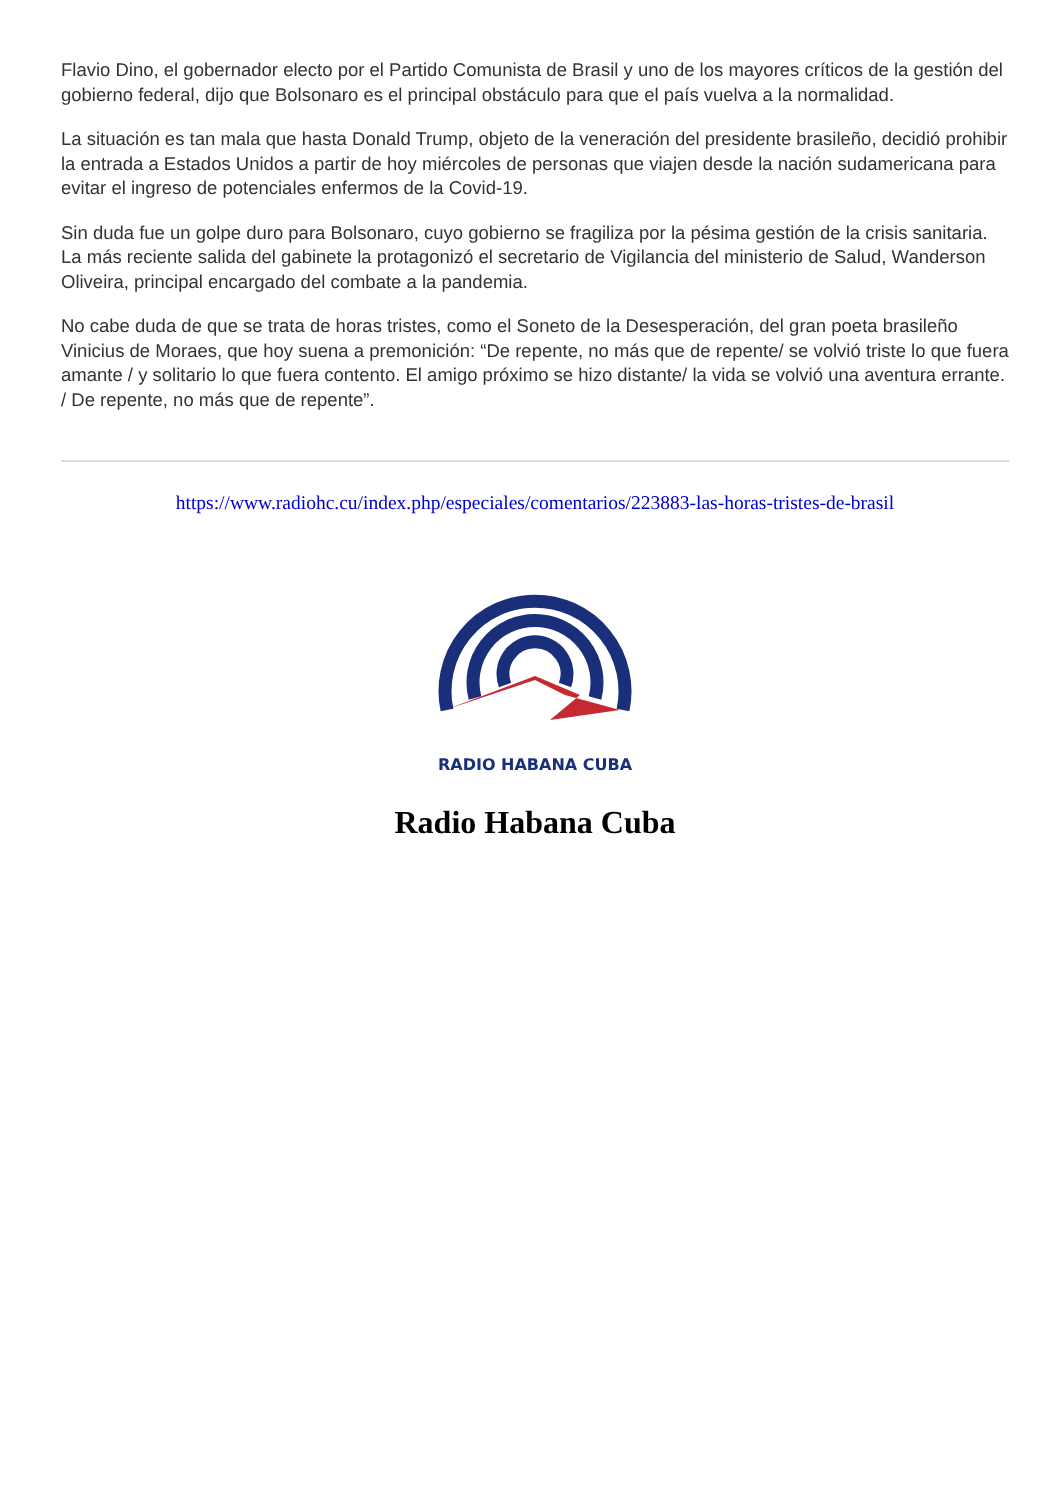Flavio Dino, el gobernador electo por el Partido Comunista de Brasil y uno de los mayores críticos de la gestión del gobierno federal, dijo que Bolsonaro es el principal obstáculo para que el país vuelva a la normalidad.
La situación es tan mala que hasta Donald Trump, objeto de la veneración del presidente brasileño, decidió prohibir la entrada a Estados Unidos a partir de hoy miércoles de personas que viajen desde la nación sudamericana para evitar el ingreso de potenciales enfermos de la Covid-19.
Sin duda fue un golpe duro para Bolsonaro, cuyo gobierno se fragiliza por la pésima gestión de la crisis sanitaria. La más reciente salida del gabinete la protagonizó el secretario de Vigilancia del ministerio de Salud, Wanderson Oliveira, principal encargado del combate a la pandemia.
No cabe duda de que se trata de horas tristes, como el Soneto de la Desesperación, del gran poeta brasileño Vinicius de Moraes, que hoy suena a premonición: “De repente, no más que de repente/ se volvió triste lo que fuera amante / y solitario lo que fuera contento. El amigo próximo se hizo distante/ la vida se volvió una aventura errante. / De repente, no más que de repente”.
https://www.radiohc.cu/index.php/especiales/comentarios/223883-las-horas-tristes-de-brasil
RADIO HABANA CUBA
Radio Habana Cuba